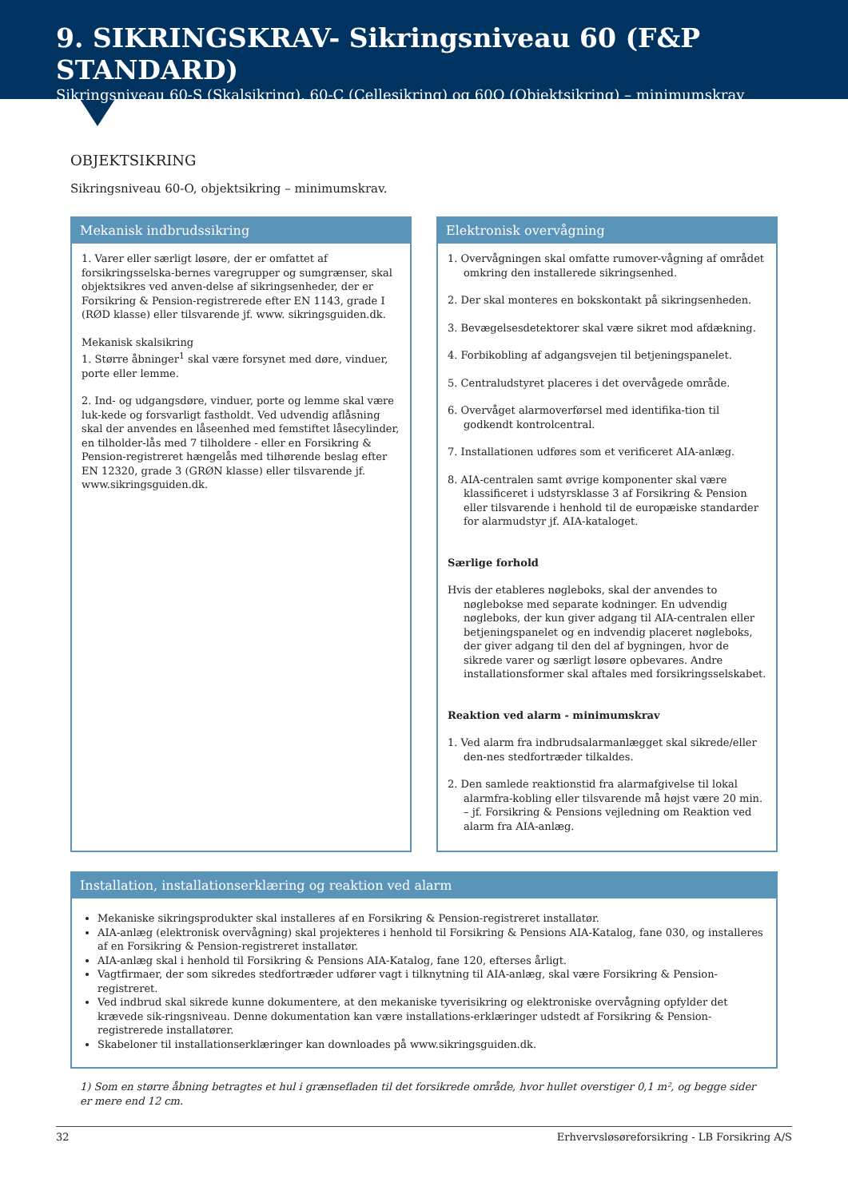9. SIKRINGSKRAV- Sikringsniveau 60 (F&P STANDARD)
Sikringsniveau 60-S (Skalsikring), 60-C (Cellesikring) og 60O (Objektsikring) – minimumskrav
OBJEKTSIKRING
Sikringsniveau 60-O, objektsikring – minimumskrav.
Mekanisk indbrudssikring
1. Varer eller særligt løsøre, der er omfattet af forsikringsselska-bernes varegrupper og sumgrænser, skal objektsikres ved anven-delse af sikringsenheder, der er Forsikring & Pension-registrerede efter EN 1143, grade I (RØD klasse) eller tilsvarende jf. www. sikringsguiden.dk.
Mekanisk skalsikring
1. Større åbninger<sup>1</sup> skal være forsynet med døre, vinduer, porte eller lemme.
2. Ind- og udgangsdøre, vinduer, porte og lemme skal være luk-kede og forsvarligt fastholdt. Ved udvendig aflåsning skal der anvendes en låseenhed med femstiftet låsecylinder, en tilholder-lås med 7 tilholdere - eller en Forsikring & Pension-registreret hængelås med tilhørende beslag efter EN 12320, grade 3 (GRØN klasse) eller tilsvarende jf. www.sikringsguiden.dk.
Elektronisk overvågning
1. Overvågningen skal omfatte rumover-vågning af området omkring den installerede sikringsenhed.
2. Der skal monteres en bokskontakt på sikringsenheden.
3. Bevægelsesdetektorer skal være sikret mod afdækning.
4. Forbikobling af adgangsvejen til betjeningspanelet.
5. Centraludstyret placeres i det overvågede område.
6. Overvåget alarmoverførsel med identifika-tion til godkendt kontrolcentral.
7. Installationen udføres som et verificeret AIA-anlæg.
8. AIA-centralen samt øvrige komponenter skal være klassificeret i udstyrsklasse 3 af Forsikring & Pension eller tilsvarende i henhold til de europæiske standarder for alarmudstyr jf. AIA-kataloget.
Særlige forhold
Hvis der etableres nøgleboks, skal der anvendes to nøglebokse med separate kodninger. En udvendig nøgleboks, der kun giver adgang til AIA-centralen eller betjeningspanelet og en indvendig placeret nøgleboks, der giver adgang til den del af bygningen, hvor de sikrede varer og særligt løsøre opbevares. Andre installationsformer skal aftales med forsikringsselskabet.
Reaktion ved alarm - minimumskrav
1. Ved alarm fra indbrudsalarmanlægget skal sikrede/eller den-nes stedfortræder tilkaldes.
2. Den samlede reaktionstid fra alarmafgivelse til lokal alarmfra-kobling eller tilsvarende må højst være 20 min. – jf. Forsikring & Pensions vejledning om Reaktion ved alarm fra AIA-anlæg.
Installation, installationserklæring og reaktion ved alarm
Mekaniske sikringsprodukter skal installeres af en Forsikring & Pension-registreret installatør.
AIA-anlæg (elektronisk overvågning) skal projekteres i henhold til Forsikring & Pensions AIA-Katalog, fane 030, og installeres af en Forsikring & Pension-registreret installatør.
AIA-anlæg skal i henhold til Forsikring & Pensions AIA-Katalog, fane 120, efterses årligt.
Vagtfirmaer, der som sikredes stedfortræder udfører vagt i tilknytning til AIA-anlæg, skal være Forsikring & Pension-registreret.
Ved indbrud skal sikrede kunne dokumentere, at den mekaniske tyverisikring og elektroniske overvågning opfylder det krævede sik-ringsniveau. Denne dokumentation kan være installations-erklæringer udstedt af Forsikring & Pension-registrerede installatører.
Skabeloner til installationserklæringer kan downloades på www.sikringsguiden.dk.
1) Som en større åbning betragtes et hul i grænsefladen til det forsikrede område, hvor hullet overstiger 0,1 m², og begge sider er mere end 12 cm.
32 Erhvervsløsøreforsikring - LB Forsikring A/S